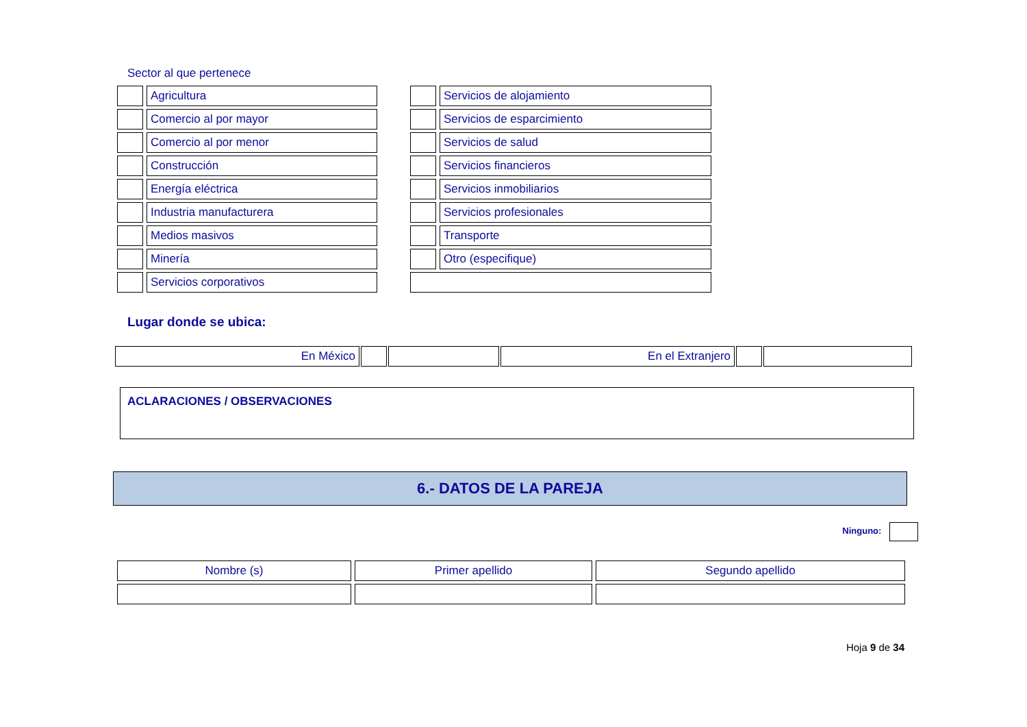Sector al que pertenece
| | Agricultura | | | Servicios de alojamiento |
| | Comercio al por mayor | | | Servicios de esparcimiento |
| | Comercio al por menor | | | Servicios de salud |
| | Construcción | | | Servicios financieros |
| | Energía eléctrica | | | Servicios inmobiliarios |
| | Industria manufacturera | | | Servicios profesionales |
| | Medios masivos | | | Transporte |
| | Minería | | | Otro (especifique) |
| | Servicios corporativos | | | |
Lugar donde se ubica:
| En México | | | En el Extranjero | | |
ACLARACIONES / OBSERVACIONES
6.- DATOS DE LA PAREJA
Ninguno:
| Nombre (s) | Primer apellido | Segundo apellido |
Hoja 9 de 34